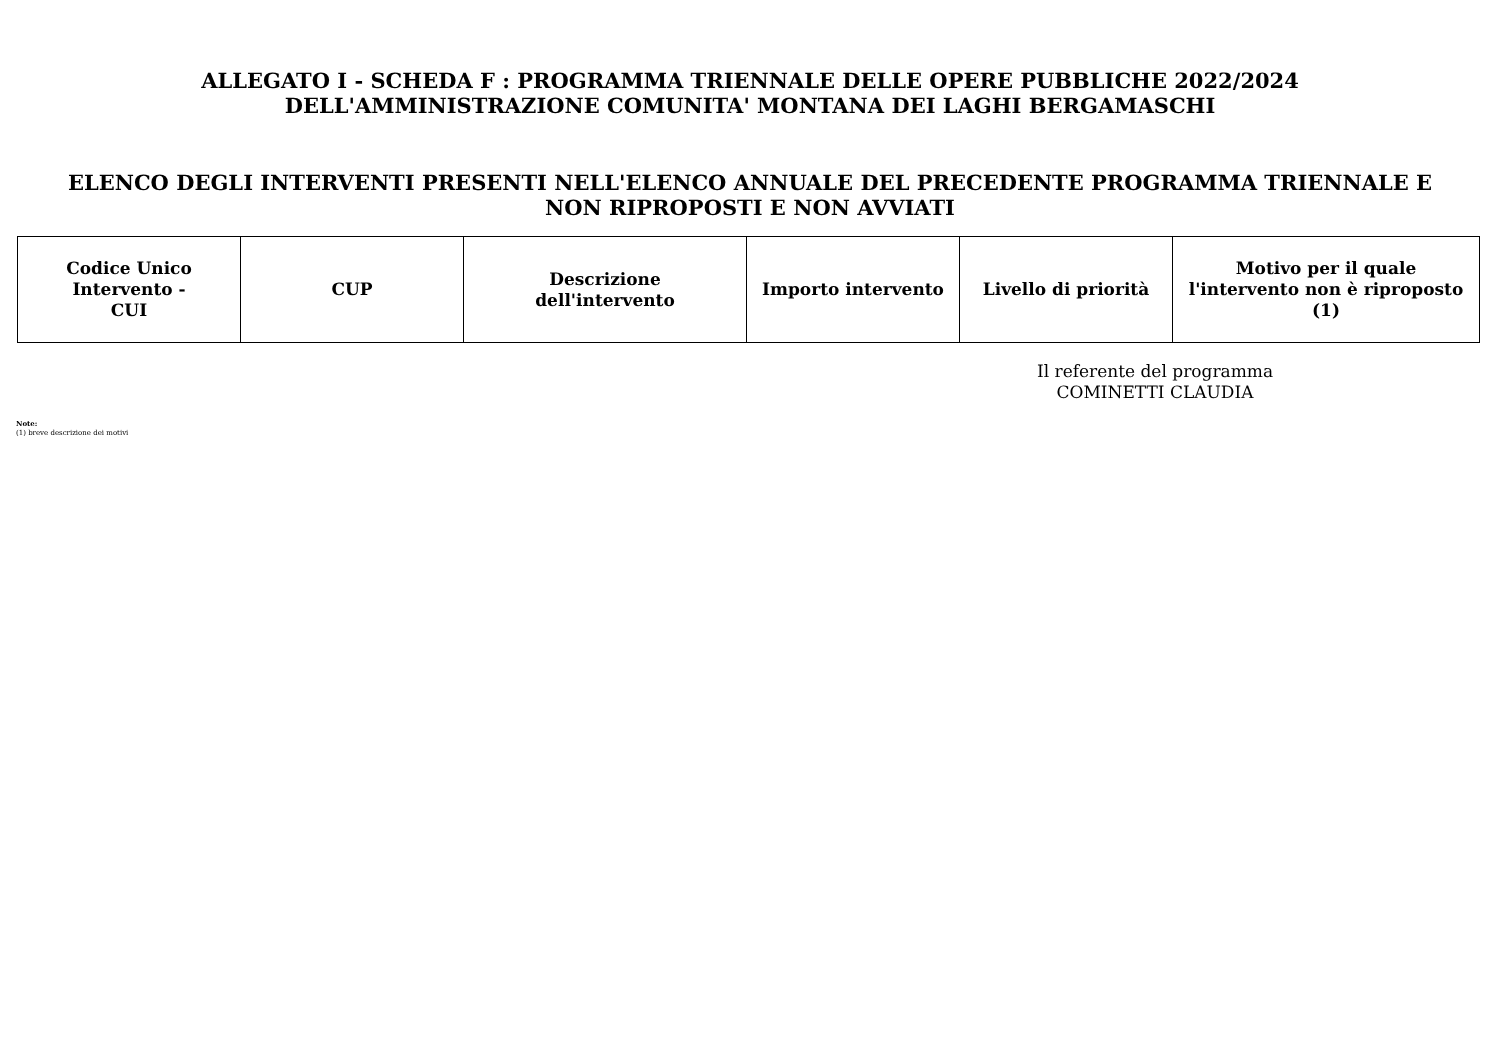ALLEGATO I - SCHEDA F : PROGRAMMA TRIENNALE DELLE OPERE PUBBLICHE 2022/2024
DELL'AMMINISTRAZIONE COMUNITA' MONTANA DEI LAGHI BERGAMASCHI
ELENCO DEGLI INTERVENTI PRESENTI NELL'ELENCO ANNUALE DEL PRECEDENTE PROGRAMMA TRIENNALE E
NON RIPROPOSTI E NON AVVIATI
| Codice Unico Intervento - CUI | CUP | Descrizione dell'intervento | Importo intervento | Livello di priorità | Motivo per il quale l'intervento non è riproposto (1) |
| --- | --- | --- | --- | --- | --- |
Il referente del programma
COMINETTI CLAUDIA
Note:
(1) breve descrizione dei motivi